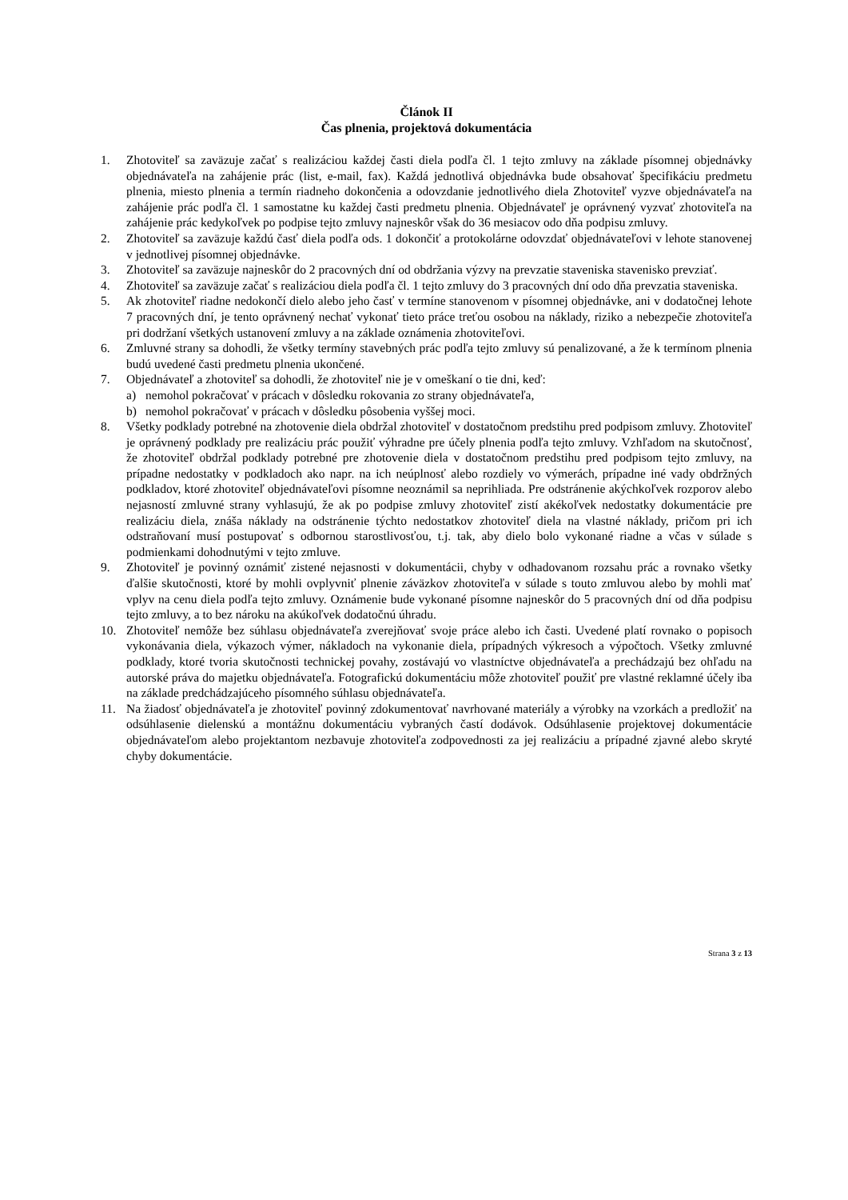Článok II
Čas plnenia, projektová dokumentácia
1. Zhotoviteľ sa zaväzuje začať s realizáciou každej časti diela podľa čl. 1 tejto zmluvy na základe písomnej objednávky objednávateľa na zahájenie prác (list, e-mail, fax). Každá jednotlivá objednávka bude obsahovať špecifikáciu predmetu plnenia, miesto plnenia a termín riadneho dokončenia a odovzdanie jednotlivého diela Zhotoviteľ vyzve objednávateľa na zahájenie prác podľa čl. 1 samostatne ku každej časti predmetu plnenia. Objednávateľ je oprávnený vyzvať zhotoviteľa na zahájenie prác kedykoľvek po podpise tejto zmluvy najneskôr však do 36 mesiacov odo dňa podpisu zmluvy.
2. Zhotoviteľ sa zaväzuje každú časť diela podľa ods. 1 dokončiť a protokolárne odovzdať objednávateľovi v lehote stanovenej v jednotlivej písomnej objednávke.
3. Zhotoviteľ sa zaväzuje najneskôr do 2 pracovných dní od obdržania výzvy na prevzatie staveniska stavenisko prevziať.
4. Zhotoviteľ sa zaväzuje začať s realizáciou diela podľa čl. 1 tejto zmluvy do 3 pracovných dní odo dňa prevzatia staveniska.
5. Ak zhotoviteľ riadne nedokončí dielo alebo jeho časť v termíne stanovenom v písomnej objednávke, ani v dodatočnej lehote 7 pracovných dní, je tento oprávnený nechať vykonať tieto práce treťou osobou na náklady, riziko a nebezpečie zhotoviteľa pri dodržaní všetkých ustanovení zmluvy a na základe oznámenia zhotoviteľovi.
6. Zmluvné strany sa dohodli, že všetky termíny stavebných prác podľa tejto zmluvy sú penalizované, a že k termínom plnenia budú uvedené časti predmetu plnenia ukončené.
7. Objednávateľ a zhotoviteľ sa dohodli, že zhotoviteľ nie je v omeškaní o tie dni, keď:
a) nemohol pokračovať v prácach v dôsledku rokovania zo strany objednávateľa,
b) nemohol pokračovať v prácach v dôsledku pôsobenia vyššej moci.
8. Všetky podklady potrebné na zhotovenie diela obdržal zhotoviteľ v dostatočnom predstihu pred podpisom zmluvy. Zhotoviteľ je oprávnený podklady pre realizáciu prác použiť výhradne pre účely plnenia podľa tejto zmluvy. Vzhľadom na skutočnosť, že zhotoviteľ obdržal podklady potrebné pre zhotovenie diela v dostatočnom predstihu pred podpisom tejto zmluvy, na prípadne nedostatky v podkladoch ako napr. na ich neúplnosť alebo rozdiely vo výmerách, prípadne iné vady obdržných podkladov, ktoré zhotoviteľ objednávateľovi písomne neoznámil sa neprihliada. Pre odstránenie akýchkoľvek rozporov alebo nejasností zmluvné strany vyhlasujú, že ak po podpise zmluvy zhotoviteľ zistí akékoľvek nedostatky dokumentácie pre realizáciu diela, znáša náklady na odstránenie týchto nedostatkov zhotoviteľ diela na vlastné náklady, pričom pri ich odstraňovaní musí postupovať s odbornou starostlivosťou, t.j. tak, aby dielo bolo vykonané riadne a včas v súlade s podmienkami dohodnutými v tejto zmluve.
9. Zhotoviteľ je povinný oznámiť zistené nejasnosti v dokumentácii, chyby v odhadovanom rozsahu prác a rovnako všetky ďalšie skutočnosti, ktoré by mohli ovplyvniť plnenie záväzkov zhotoviteľa v súlade s touto zmluvou alebo by mohli mať vplyv na cenu diela podľa tejto zmluvy. Oznámenie bude vykonané písomne najneskôr do 5 pracovných dní od dňa podpisu tejto zmluvy, a to bez nároku na akúkoľvek dodatočnú úhradu.
10. Zhotoviteľ nemôže bez súhlasu objednávateľa zverejňovať svoje práce alebo ich časti. Uvedené platí rovnako o popisoch vykonávania diela, výkazoch výmer, nákladoch na vykonanie diela, prípadných výkresoch a výpočtoch. Všetky zmluvné podklady, ktoré tvoria skutočnosti technickej povahy, zostávajú vo vlastníctve objednávateľa a prechádzajú bez ohľadu na autorské práva do majetku objednávateľa. Fotografickú dokumentáciu môže zhotoviteľ použiť pre vlastné reklamné účely iba na základe predchádzajúceho písomného súhlasu objednávateľa.
11. Na žiadosť objednávateľa je zhotoviteľ povinný zdokumentovať navrhované materiály a výrobky na vzorkách a predložiť na odsúhlasenie dielenskú a montážnu dokumentáciu vybraných častí dodávok. Odsúhlasenie projektovej dokumentácie objednávateľom alebo projektantom nezbavuje zhotoviteľa zodpovednosti za jej realizáciu a prípadné zjavné alebo skryté chyby dokumentácie.
Strana 3 z 13